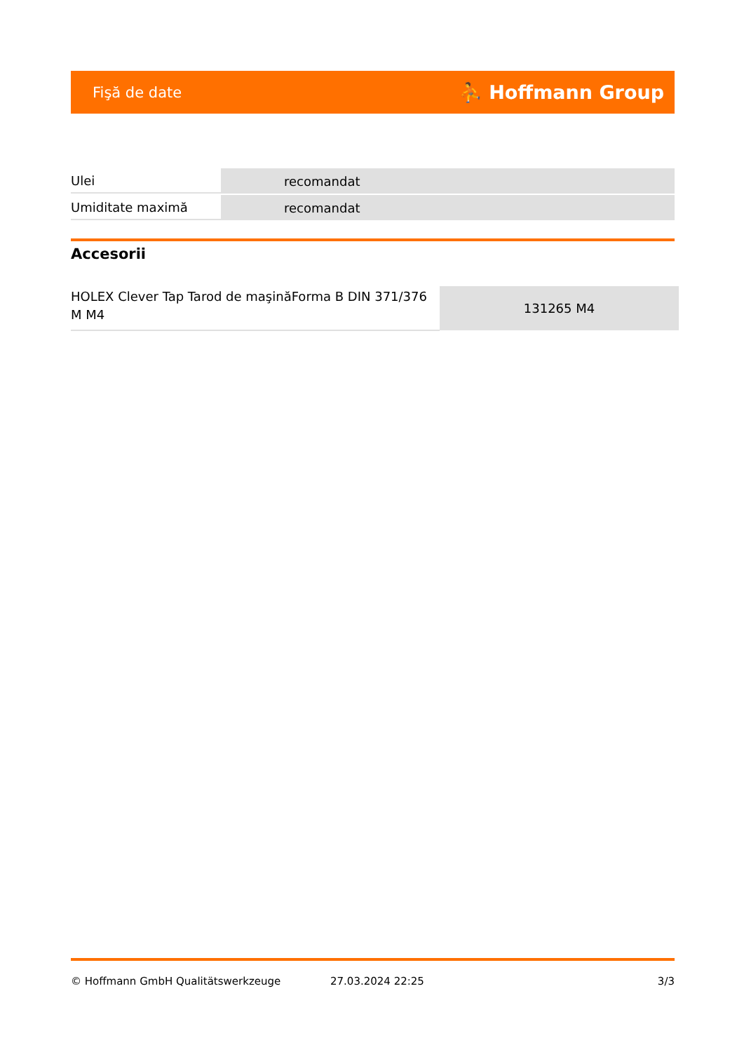Fişă de date ⛹ Hoffmann Group
| Ulei | recomandat |
| Umiditate maximă | recomandat |
Accesorii
| HOLEX Clever Tap Tarod de maşinăForma B DIN 371/376 M M4 | 131265 M4 |
© Hoffmann GmbH Qualitätswerkzeuge 27.03.2024 22:25 3/3